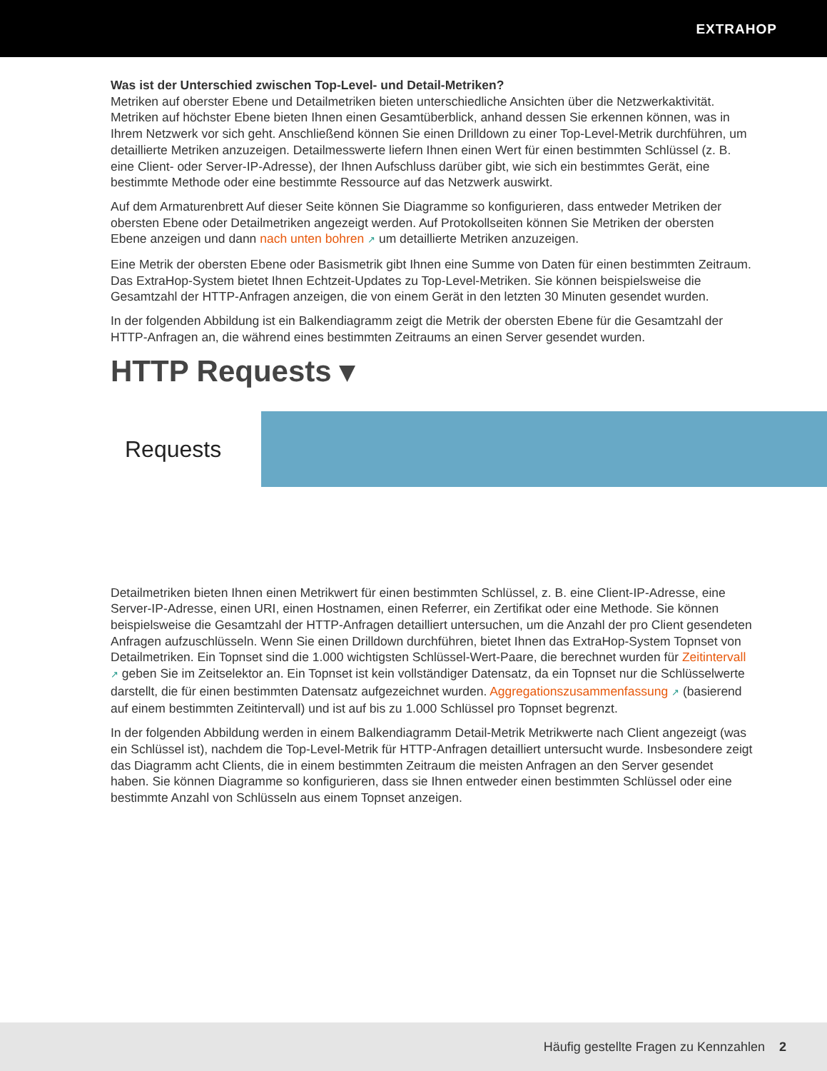EXTRAHOP
Was ist der Unterschied zwischen Top-Level- und Detail-Metriken?
Metriken auf oberster Ebene und Detailmetriken bieten unterschiedliche Ansichten über die Netzwerkaktivität. Metriken auf höchster Ebene bieten Ihnen einen Gesamtüberblick, anhand dessen Sie erkennen können, was in Ihrem Netzwerk vor sich geht. Anschließend können Sie einen Drilldown zu einer Top-Level-Metrik durchführen, um detaillierte Metriken anzuzeigen. Detailmesswerte liefern Ihnen einen Wert für einen bestimmten Schlüssel (z. B. eine Client- oder Server-IP-Adresse), der Ihnen Aufschluss darüber gibt, wie sich ein bestimmtes Gerät, eine bestimmte Methode oder eine bestimmte Ressource auf das Netzwerk auswirkt.
Auf dem Armaturenbrett Auf dieser Seite können Sie Diagramme so konfigurieren, dass entweder Metriken der obersten Ebene oder Detailmetriken angezeigt werden. Auf Protokollseiten können Sie Metriken der obersten Ebene anzeigen und dann nach unten bohren ↗ um detaillierte Metriken anzuzeigen.
Eine Metrik der obersten Ebene oder Basismetrik gibt Ihnen eine Summe von Daten für einen bestimmten Zeitraum. Das ExtraHop-System bietet Ihnen Echtzeit-Updates zu Top-Level-Metriken. Sie können beispielsweise die Gesamtzahl der HTTP-Anfragen anzeigen, die von einem Gerät in den letzten 30 Minuten gesendet wurden.
In der folgenden Abbildung ist ein Balkendiagramm zeigt die Metrik der obersten Ebene für die Gesamtzahl der HTTP-Anfragen an, die während eines bestimmten Zeitraums an einen Server gesendet wurden.
HTTP Requests ▾
Requests
Detailmetriken bieten Ihnen einen Metrikwert für einen bestimmten Schlüssel, z. B. eine Client-IP-Adresse, eine Server-IP-Adresse, einen URI, einen Hostnamen, einen Referrer, ein Zertifikat oder eine Methode. Sie können beispielsweise die Gesamtzahl der HTTP-Anfragen detailliert untersuchen, um die Anzahl der pro Client gesendeten Anfragen aufzuschlüsseln. Wenn Sie einen Drilldown durchführen, bietet Ihnen das ExtraHop-System Topnset von Detailmetriken. Ein Topnset sind die 1.000 wichtigsten Schlüssel-Wert-Paare, die berechnet wurden für Zeitintervall ↗ geben Sie im Zeitselektor an. Ein Topnset ist kein vollständiger Datensatz, da ein Topnset nur die Schlüsselwerte darstellt, die für einen bestimmten Datensatz aufgezeichnet wurden. Aggregationszusammenfassung ↗ (basierend auf einem bestimmten Zeitintervall) und ist auf bis zu 1.000 Schlüssel pro Topnset begrenzt.
In der folgenden Abbildung werden in einem Balkendiagramm Detail-Metrik Metrikwerte nach Client angezeigt (was ein Schlüssel ist), nachdem die Top-Level-Metrik für HTTP-Anfragen detailliert untersucht wurde. Insbesondere zeigt das Diagramm acht Clients, die in einem bestimmten Zeitraum die meisten Anfragen an den Server gesendet haben. Sie können Diagramme so konfigurieren, dass sie Ihnen entweder einen bestimmten Schlüssel oder eine bestimmte Anzahl von Schlüsseln aus einem Topnset anzeigen.
Häufig gestellte Fragen zu Kennzahlen 2